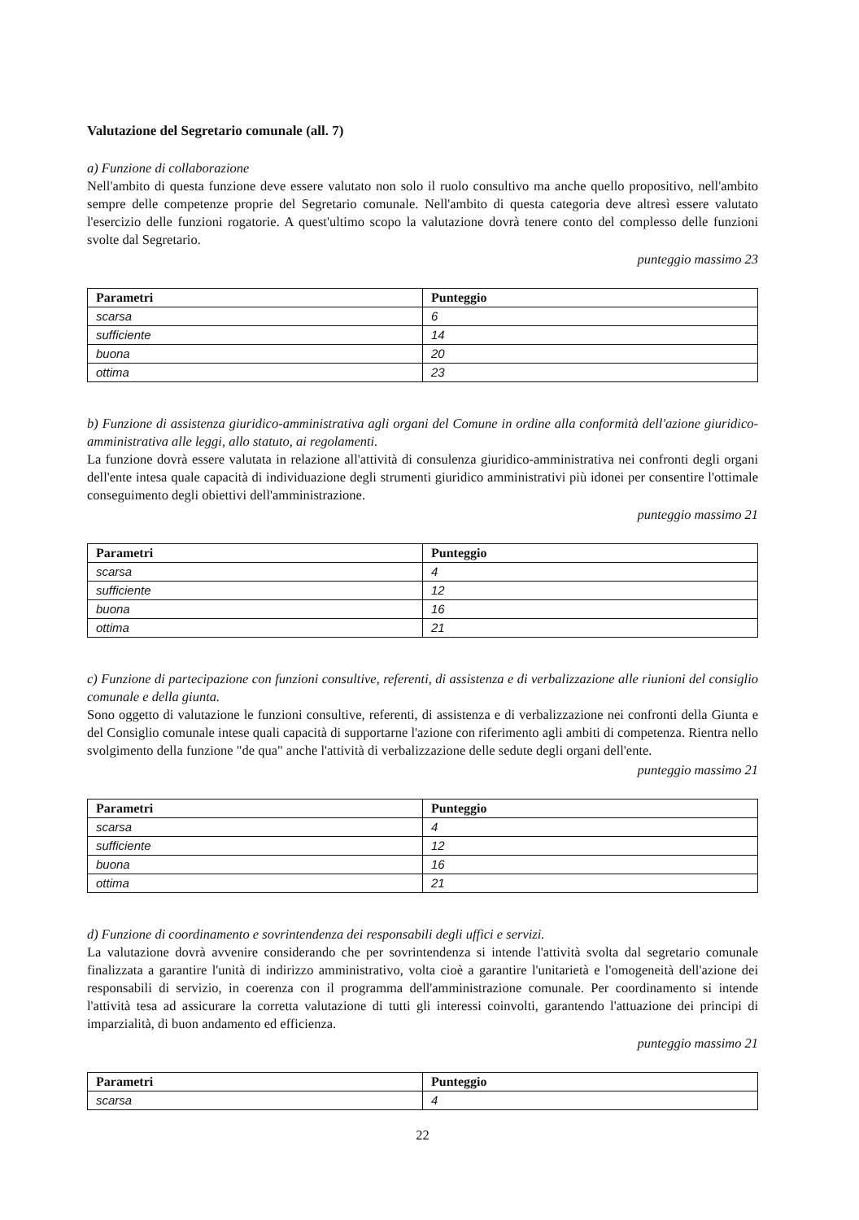Valutazione del Segretario comunale (all. 7)
a) Funzione di collaborazione
Nell'ambito di questa funzione deve essere valutato non solo il ruolo consultivo ma anche quello propositivo, nell'ambito sempre delle competenze proprie del Segretario comunale. Nell'ambito di questa categoria deve altresì essere valutato l'esercizio delle funzioni rogatorie. A quest'ultimo scopo la valutazione dovrà tenere conto del complesso delle funzioni svolte dal Segretario.
punteggio massimo 23
| Parametri | Punteggio |
| --- | --- |
| scarsa | 6 |
| sufficiente | 14 |
| buona | 20 |
| ottima | 23 |
b) Funzione di assistenza giuridico-amministrativa agli organi del Comune in ordine alla conformità dell'azione giuridico-amministrativa alle leggi, allo statuto, ai regolamenti.
La funzione dovrà essere valutata in relazione all'attività di consulenza giuridico-amministrativa nei confronti degli organi dell'ente intesa quale capacità di individuazione degli strumenti giuridico amministrativi più idonei per consentire l'ottimale conseguimento degli obiettivi dell'amministrazione.
punteggio massimo 21
| Parametri | Punteggio |
| --- | --- |
| scarsa | 4 |
| sufficiente | 12 |
| buona | 16 |
| ottima | 21 |
c) Funzione di partecipazione con funzioni consultive, referenti, di assistenza e di verbalizzazione alle riunioni del consiglio comunale e della giunta.
Sono oggetto di valutazione le funzioni consultive, referenti, di assistenza e di verbalizzazione nei confronti della Giunta e del Consiglio comunale intese quali capacità di supportarne l'azione con riferimento agli ambiti di competenza. Rientra nello svolgimento della funzione "de qua" anche l'attività di verbalizzazione delle sedute degli organi dell'ente.
punteggio massimo 21
| Parametri | Punteggio |
| --- | --- |
| scarsa | 4 |
| sufficiente | 12 |
| buona | 16 |
| ottima | 21 |
d) Funzione di coordinamento e sovrintendenza dei responsabili degli uffici e servizi.
La valutazione dovrà avvenire considerando che per sovrintendenza si intende l'attività svolta dal segretario comunale finalizzata a garantire l'unità di indirizzo amministrativo, volta cioè a garantire l'unitarietà e l'omogeneità dell'azione dei responsabili di servizio, in coerenza con il programma dell'amministrazione comunale. Per coordinamento si intende l'attività tesa ad assicurare la corretta valutazione di tutti gli interessi coinvolti, garantendo l'attuazione dei principi di imparzialità, di buon andamento ed efficienza.
punteggio massimo 21
| Parametri | Punteggio |
| --- | --- |
| scarsa | 4 |
22